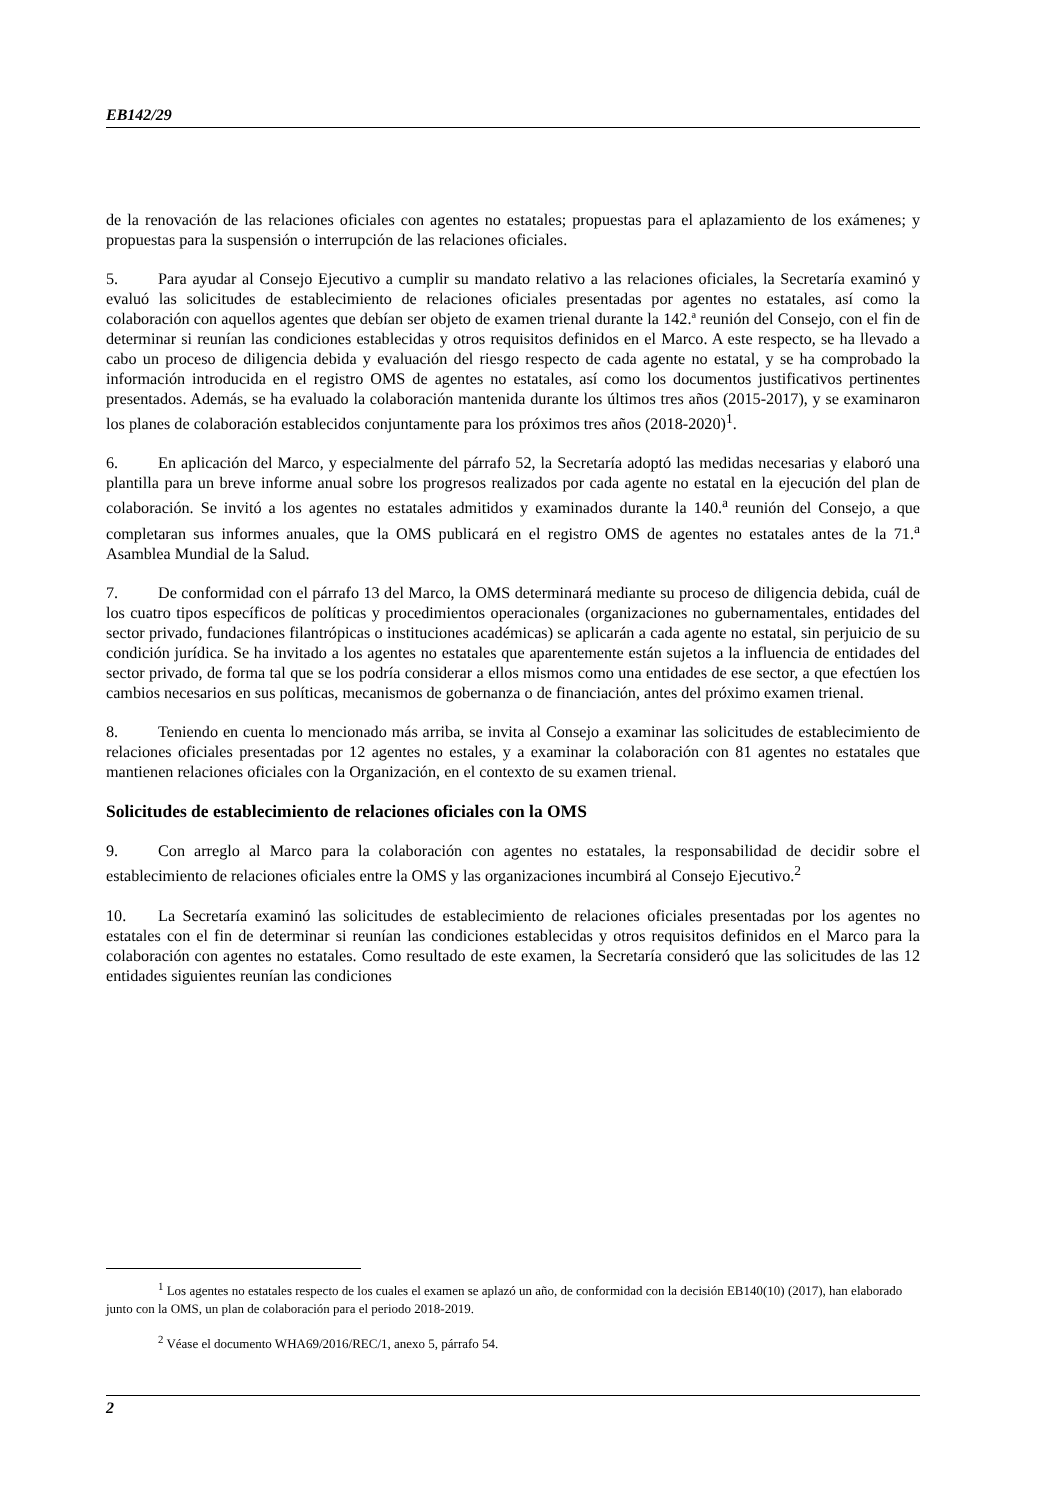EB142/29
de la renovación de las relaciones oficiales con agentes no estatales; propuestas para el aplazamiento de los exámenes; y propuestas para la suspensión o interrupción de las relaciones oficiales.
5. Para ayudar al Consejo Ejecutivo a cumplir su mandato relativo a las relaciones oficiales, la Secretaría examinó y evaluó las solicitudes de establecimiento de relaciones oficiales presentadas por agentes no estatales, así como la colaboración con aquellos agentes que debían ser objeto de examen trienal durante la 142.ª reunión del Consejo, con el fin de determinar si reunían las condiciones establecidas y otros requisitos definidos en el Marco. A este respecto, se ha llevado a cabo un proceso de diligencia debida y evaluación del riesgo respecto de cada agente no estatal, y se ha comprobado la información introducida en el registro OMS de agentes no estatales, así como los documentos justificativos pertinentes presentados. Además, se ha evaluado la colaboración mantenida durante los últimos tres años (2015-2017), y se examinaron los planes de colaboración establecidos conjuntamente para los próximos tres años (2018-2020)<sup>1</sup>.
6. En aplicación del Marco, y especialmente del párrafo 52, la Secretaría adoptó las medidas necesarias y elaboró una plantilla para un breve informe anual sobre los progresos realizados por cada agente no estatal en la ejecución del plan de colaboración. Se invitó a los agentes no estatales admitidos y examinados durante la 140.<sup>a</sup> reunión del Consejo, a que completaran sus informes anuales, que la OMS publicará en el registro OMS de agentes no estatales antes de la 71.<sup>a</sup> Asamblea Mundial de la Salud.
7. De conformidad con el párrafo 13 del Marco, la OMS determinará mediante su proceso de diligencia debida, cuál de los cuatro tipos específicos de políticas y procedimientos operacionales (organizaciones no gubernamentales, entidades del sector privado, fundaciones filantrópicas o instituciones académicas) se aplicarán a cada agente no estatal, sin perjuicio de su condición jurídica. Se ha invitado a los agentes no estatales que aparentemente están sujetos a la influencia de entidades del sector privado, de forma tal que se los podría considerar a ellos mismos como una entidades de ese sector, a que efectúen los cambios necesarios en sus políticas, mecanismos de gobernanza o de financiación, antes del próximo examen trienal.
8. Teniendo en cuenta lo mencionado más arriba, se invita al Consejo a examinar las solicitudes de establecimiento de relaciones oficiales presentadas por 12 agentes no estales, y a examinar la colaboración con 81 agentes no estatales que mantienen relaciones oficiales con la Organización, en el contexto de su examen trienal.
Solicitudes de establecimiento de relaciones oficiales con la OMS
9. Con arreglo al Marco para la colaboración con agentes no estatales, la responsabilidad de decidir sobre el establecimiento de relaciones oficiales entre la OMS y las organizaciones incumbirá al Consejo Ejecutivo.<sup>2</sup>
10. La Secretaría examinó las solicitudes de establecimiento de relaciones oficiales presentadas por los agentes no estatales con el fin de determinar si reunían las condiciones establecidas y otros requisitos definidos en el Marco para la colaboración con agentes no estatales. Como resultado de este examen, la Secretaría consideró que las solicitudes de las 12 entidades siguientes reunían las condiciones
<sup>1</sup> Los agentes no estatales respecto de los cuales el examen se aplazó un año, de conformidad con la decisión EB140(10) (2017), han elaborado junto con la OMS, un plan de colaboración para el periodo 2018-2019.
<sup>2</sup> Véase el documento WHA69/2016/REC/1, anexo 5, párrafo 54.
2